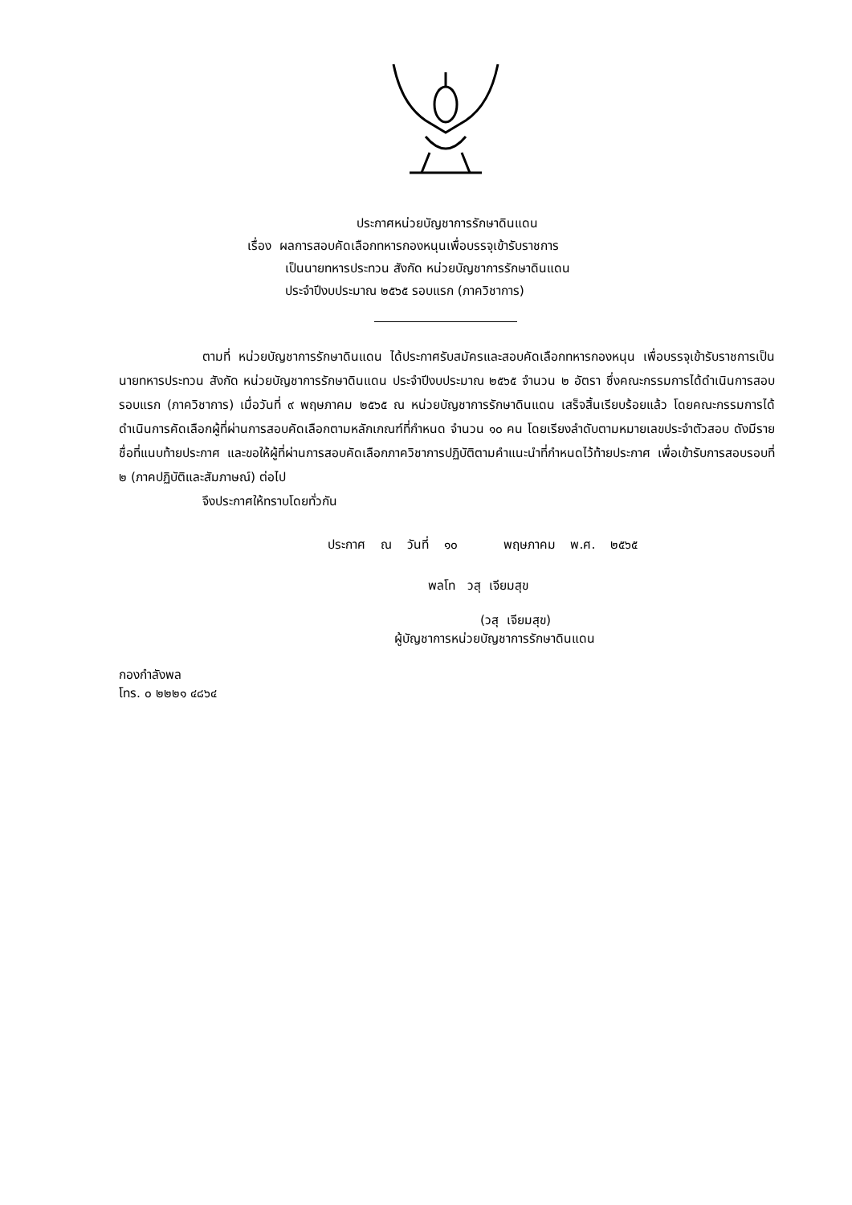ประกาศหน่วยบัญชาการรักษาดินแดน
เรื่อง ผลการสอบคัดเลือกทหารกองหนุนเพื่อบรรจุเข้ารับราชการ
เป็นนายทหารประทวน สังกัด หน่วยบัญชาการรักษาดินแดน
ประจำปีงบประมาณ ๒๕๖๕ รอบแรก (ภาควิชาการ)
ตามที่ หน่วยบัญชาการรักษาดินแดน ได้ประกาศรับสมัครและสอบคัดเลือกทหารกองหนุน เพื่อบรรจุเข้ารับราชการเป็นนายทหารประทวน สังกัด หน่วยบัญชาการรักษาดินแดน ประจำปีงบประมาณ ๒๕๖๕ จำนวน ๒ อัตรา ซึ่งคณะกรรมการได้ดำเนินการสอบรอบแรก (ภาควิชาการ) เมื่อวันที่ ๙ พฤษภาคม ๒๕๖๕ ณ หน่วยบัญชาการรักษาดินแดน เสร็จสิ้นเรียบร้อยแล้ว โดยคณะกรรมการได้ดำเนินการคัดเลือกผู้ที่ผ่านการสอบคัดเลือกตามหลักเกณฑ์ที่กำหนด จำนวน ๑๐ คน โดยเรียงลำดับตามหมายเลขประจำตัวสอบ ดังมีรายชื่อที่แนบท้ายประกาศ และขอให้ผู้ที่ผ่านการสอบคัดเลือกภาควิชาการปฏิบัติตามคำแนะนำที่กำหนดไว้ท้ายประกาศ เพื่อเข้ารับการสอบรอบที่ ๒ (ภาคปฏิบัติและสัมภาษณ์) ต่อไป
จึงประกาศให้ทราบโดยทั่วกัน
ประกาศ ณ วันที่ ๑๐ พฤษภาคม พ.ศ. ๒๕๖๕
พลโท วสุ เจียมสุข
(วสุ เจียมสุข)
ผู้บัญชาการหน่วยบัญชาการรักษาดินแดน
กองกำลังพล
โทร. ๐ ๒๒๒๑ ๔๘๖๔